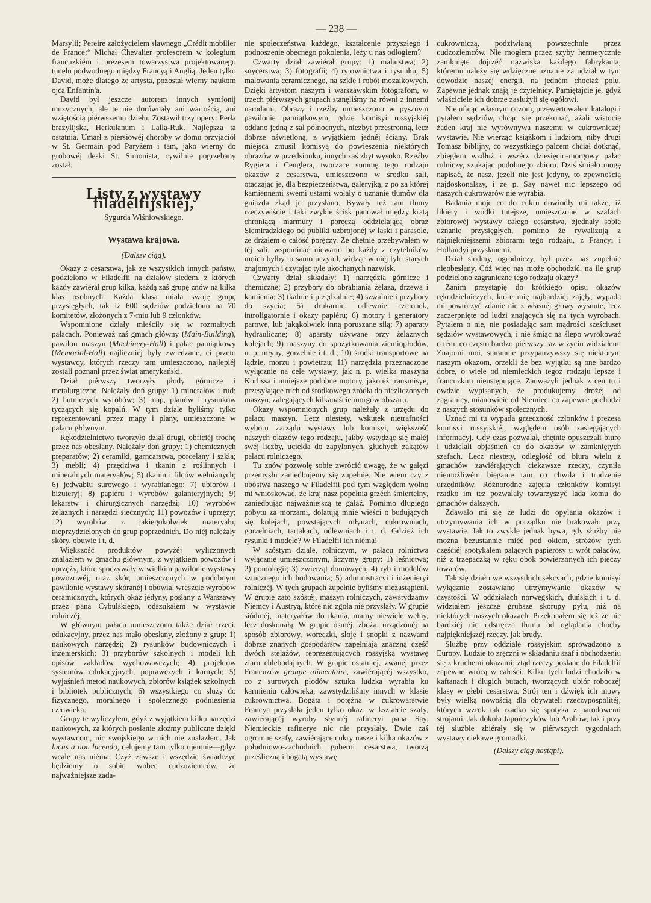— 238 —
Marsylii; Pereire założycielem sławnego „Crédit mobilier de France;“ Michał Chevalier profesorem w kolegium francuzkiém i prezesem towarzystwa projektowanego tunelu podwodnego między Francyą i Anglią. Jeden tylko David, może dlatego że artysta, pozostał wierny naukom ojca Enfantin'a.
David był jeszcze autorem innych symfonij muzycznych, ale te nie dorównały ani wartością, ani wziętością piérwszemu dziełu. Zostawił trzy opery: Perła brazylijska, Herkulanum i Lalla-Ruk. Najlepsza ta ostatnia. Umarł z piersiowéj choroby w domu przyjaciół w St. Germain pod Paryżem i tam, jako wierny do grobowéj deski St. Simonista, cywilnie pogrzebany został.
Listy z wystawy filadelfijskiéj,
Sygurda Wiśniowskiego.
Wystawa krajowa.
(Dalszy ciąg).
Okazy z cesarstwa, jak ze wszystkich innych państw, podzielono w Filadelfii na działów siedem, z których każdy zawiérał grup kilka, każdą zaś grupę znów na kilka klas osobnych. Każda klasa miała swoję grupę przysięgłych, tak iż 600 sędziów podzielono na 70 komitetów, złożonych z 7-miu lub 9 członków.
Wspomnione działy mieściły się w rozmaitych pałacach. Ponieważ zaś gmach główny (Main-Building), pawilon maszyn (Machinery-Hall) i pałac pamiątkowy (Memorial-Hall) najliczniéj były zwiédzane, ci przeto wystawcy, których rzeczy tam umieszczono, najlepiéj zostali poznani przez świat amerykański.
Dział piérwszy tworzyły płody górnicze i metalurgiczne. Należały doń grupy: 1) minerałów i rud; 2) hutniczych wyrobów; 3) map, planów i rysunków tyczących się kopalń. W tym dziale byliśmy tylko reprezentowani przez mapy i plany, umieszczone w pałacu głównym.
Rękodzielnictwo tworzyło dział drugi, obficiéj trochę przez nas obesłany. Należały doń grupy: 1) chemicznych preparatów; 2) ceramiki, garncarstwa, porcelany i szkła; 3) mebli; 4) przędziwa i tkanin z roślinnych i mineralnych materyałów; 5) tkanin i filców wełnianych; 6) jedwabiu surowego i wyrabianego; 7) ubiorów i biżuteryj; 8) papiéru i wyrobów galanteryjnych; 9) lekarstw i chirurgicznych narzędzi; 10) wyrobów żelaznych i narzędzi siecznych; 11) powozów i uprzęży; 12) wyrobów z jakiegokolwiek materyału, nieprzydzielonych do grup poprzednich. Do niéj należały skóry, obuwie i t. d.
Większość produktów powyżéj wyliczonych znalazłem w gmachu głównym, z wyjątkiem powozów i uprzęży, które spoczywały w wielkim pawilonie wystawy powozowéj, oraz skór, umieszczonych w podobnym pawilonie wystawy skóranéj i obuwia, wreszcie wyrobów ceramicznych, których okaz jedyny, posłany z Warszawy przez pana Cybulskiego, odszukałem w wystawie rolniczéj.
W głównym pałacu umieszczono także dział trzeci, edukacyjny, przez nas mało obesłany, złożony z grup: 1) naukowych narzędzi; 2) rysunków budowniczych i inżenierskich; 3) przyborów szkolnych i modeli lub opisów zakładów wychowawczych; 4) projektów systemów edukacyjnych, poprawczych i karnych; 5) wyjaśnień metod naukowych, zbiorów książek szkolnych i bibliotek publicznych; 6) wszystkiego co służy do fizycznego, moralnego i społecznego podniesienia człowieka.
Grupy te wyliczyłem, gdyż z wyjątkiem kilku narzędzi naukowych, za których posłanie złożmy publiczne dzięki wystawcom, nic swojskiego w nich nie znalazłem. Jak lucus a non lucendo, celujemy tam tylko ujemnie—gdyż wcale nas niéma. Czyż zawsze i wszędzie świadczyć będziemy o sobie wobec cudzoziemców, że najważniejsze zada-
nie społeczeństwa każdego, kształcenie przyszłego i podnoszenie obecnego pokolenia, leży u nas odłogiem?
Czwarty dział zawiérał grupy: 1) malarstwa; 2) snycerstwa; 3) fotografii; 4) rytownictwa i rysunku; 5) malowania ceramicznego, na szkle i robót mozaikowych. Dzięki artystom naszym i warszawskim fotografom, w trzech piérwszych grupach stanęliśmy na równi z innemi narodami. Obrazy i rzeźby umieszczono w pysznym pawilonie pamiątkowym, gdzie komisyi rossyjskiéj oddano jedną z sal północnych, niezbyt przestronną, lecz dobrze oświetloną, z wyjątkiem jednéj ściany. Brak miejsca zmusił komisyą do powieszenia niektórych obrazów w przedsionku, innych zaś zbyt wysoko. Rzeźby Rygiera i Cenglera, tworzące summę tego rodzaju okazów z cesarstwa, umieszczono w środku sali, otaczając je, dla bezpieczeństwa, galeryjką, z po za której kamiennemi swemi ustami wołały o uznanie tłumów dla gniazda zkąd je przysłano. Bywały też tam tłumy rzeczywiście i taki zwykle ścisk panował między kratą chroniącą marmury i poręczą oddzielającą obraz Siemiradzkiego od publiki uzbrojonéj w laski i parasole, że drżałem o całość poręczy. Że chętnie przebywałem w téj sali, wspominać niewarto bo każdy z czytelników moich byłby to samo uczynił, widząc w niéj tylu starych znajomych i czytając tyle ukochanych nazwisk.
Czwarty dział składały: 1) narzędzia górnicze i chemiczne; 2) przybory do obrabiania żelaza, drzewa i kamienia; 3) tkalnie i przędzalnie; 4) szwalnie i przybory do szycia; 5) drukarnie, odlewnie czcionek, introligatornie i okazy papiéru; 6) motory i generatory parowe, lub jakąkolwiek inną poruszane siłą; 7) aparaty hydrauliczne; 8) aparaty używane przy żelaznych kolejach; 9) maszyny do spożytkowania ziemiopłodów, n. p. młyny, gorzelnie i t. d.; 10) środki transportowe na lądzie, morzu i powietrzu; 11) narzędzia przeznaczone wyłącznie na cele wystawy, jak n. p. wielka maszyna Korlissa i mniejsze podobne motory, jakoteż transmisye, przesyłające ruch od środkowego źródła do niezliczonych maszyn, zalegających kilkanaście morgów obszaru.
Okazy wspomnionych grup należały z urzędu do pałacu maszyn. Lecz niestety, wskutek nietrafności wyboru zarządu wystawy lub komisyi, większość naszych okazów tego rodzaju, jakby wstydząc się małéj swéj liczby, uciekła do zapylonych, głuchych zakątów pałacu rolniczego.
Tu znów pozwolę sobie zwrócić uwagę, że w gałęzi przemysłu zaniedbujemy się zupełnie. Nie wiem czy z ubóstwa naszego w Filadelfii pod tym względem wolno mi wnioskować, że kraj nasz popełnia grzéch śmiertelny, zaniedbując najważniejszą tę gałąź. Pomimo długiego pobytu za morzami, dolatują mnie wieści o budujących się kolejach, powstających młynach, cukrowniach, gorzelniach, tartakach, odlewniach i t. d. Gdzież ich rysunki i modele? W Filadelfii ich niéma!
W szóstym dziale, rolniczym, w pałacu rolnictwa wyłącznie umieszczonym, liczymy grupy: 1) leśnictwa; 2) pomologii; 3) zwierząt domowych; 4) ryb i modelów sztucznego ich hodowania; 5) administracyi i inżenieryi rolniczéj. W tych grupach zupełnie byliśmy niezastąpieni. W grupie zato szóstéj, maszyn rolniczych, zawstydzamy Niemcy i Austryą, które nic zgoła nie przysłały. W grupie siódméj, materyałów do tkania, mamy niewiele wełny, lecz doskonałą. W grupie ósméj, zboża, urządzonéj na sposób zbiorowy, woreczki, słoje i snopki z nazwami dobrze znanych gospodarstw zapełniają znaczną część dwóch stelażów, reprezentujących rossyjską wystawę ziarn chlebodajnych. W grupie ostatniéj, zwanéj przez Francuzów groupe alimentaire, zawiérającéj wszystko, co z surowych płodów sztuka ludzka wyrabia ku karmieniu człowieka, zawstydziliśmy innych w klasie cukrownictwa. Bogata i potężna w cukrowarstwie Francya przysłała jeden tylko okaz, w kształcie szafy, zawiérającéj wyroby słynnéj rafineryi pana Say. Niemieckie rafinerye nic nie przysłały. Dwie zaś ogromne szafy, zawiérające cukry nasze i kilka okazów z południowo-zachodnich guberni cesarstwa, tworzą prześliczną i bogatą wystawę
cukrowniczą, podziwianą powszechnie przez cudzoziemców. Nie mogłem przez szyby hermetycznie zamknięte dojrzéć nazwiska każdego fabrykanta, któremu należy się wdzięczne uznanie za udział w tym dowodzie naszéj energii, na jedném chociaż polu. Zapewne jednak znają je czytelnicy. Pamiętajcie je, gdyż właściciele ich dobrze zasłużyli się ogółowi.
Nie ufając własnym oczom, przewertowałem katalogi i pytałem sędziów, chcąc się przekonać, ażali wistocie żaden kraj nie wyrównywa naszemu w cukrowniczéj wystawie. Nie wierząc książkom i ludziom, niby drugi Tomasz biblijny, co wszystkiego palcem chciał dotknąć, zbiegłem wzdłuż i wszérz dziesięcio-morgowy pałac rolniczy, szukając podobnego zbioru. Dziś śmiało mogę napisać, że nasz, jeżeli nie jest jedyny, to zpewnością najdoskonalszy, i że p. Say nawet nic lepszego od naszych cukrowarów nie wyrabia.
Badania moje co do cukru dowiodły mi także, iż likiery i wódki tutejsze, umieszczone w szafach zbiorowéj wystawy całego cesarstwa, zjednały sobie uznanie przysięgłych, pomimo że rywalizują z najpiękniejszemi zbiorami tego rodzaju, z Francyi i Hollandyi przysłanemi.
Dział siódmy, ogrodniczy, był przez nas zupełnie nieobesłany. Cóż więc nas może obchodzić, na ile grup podzielono zagraniczne tego rodzaju okazy?
Zanim przystąpię do krótkiego opisu okazów rękodzielniczych, które mię najbardziéj zajęły, wypada mi powtórzyć zdanie nie z własnéj głowy wysnute, lecz zaczerpnięte od ludzi znających się na tych wyrobach. Pytałem o nie, nie posiadając sam mądrości sześciuset sędziów wystawowych, i nie śmiąc na ślepo wyrokować o tém, co często bardzo piérwszy raz w życiu widziałem. Znajomi moi, starannie przypatrzywszy się niektórym naszym okazom, orzekli że bez wyjątku są one bardzo dobre, o wiele od niemieckich tegoż rodzaju lepsze i francuzkim nieustępujące. Zauważyli jednak z cen tu i owdzie wypisanych, że produkujemy drożéj od zagranicy, mianowicie od Niemiec, co zapewne pochodzi z naszych stosunków społecznych.
Uznać mi tu wypada grzeczność członków i prezesa komisyi rossyjskiéj, względem osób zasięgających informacyj. Gdy czas pozwalał, chętnie opuszczali biuro i udzielali objaśnień co do okazów w zamkniętych szafach. Lecz niestety, odległość od biura wielu z gmachów zawiérających ciekawsze rzeczy, czyniła niemożliwém bieganie tam co chwila i trudzenie urzędników. Różnorodne zajęcia członków komisyi rzadko im też pozwalały towarzyszyć lada komu do gmachów dalszych.
Zdawało mi się że ludzi do opylania okazów i utrzymywania ich w porządku nie brakowało przy wystawie. Jak to zwykle jednak bywa, gdy służby nie można bezustannie miéć pod okiem, stróżów tych częściéj spotykałem palących papierosy u wrót pałaców, niż z trzepaczką w ręku obok powierzonych ich pieczy towarów.
Tak się działo we wszystkich sekcyach, gdzie komisyi wyłącznie zostawiano utrzymywanie okazów w czystości. W oddziałach norwegskich, duńskich i t. d. widziałem jeszcze grubsze skorupy pyłu, niż na niektórych naszych okazach. Przekonałem się też że nic bardziéj nie odstręcza tłumu od oglądania choćby najpiękniejszéj rzeczy, jak brudy.
Służbę przy oddziale rossyjskim sprowadzono z Europy. Ludzie to zręczni w składaniu szaf i obchodzeniu się z kruchemi okazami; ztąd rzeczy posłane do Filadelfii zapewne wrócą w całości. Kilku tych ludzi chodziło w kaftanach i długich butach, tworzących ubiór roboczéj klasy w głębi cesarstwa. Strój ten i dźwięk ich mowy były wielką nowością dla obywateli rzeczypospolitéj, których wzrok tak rzadko się spotyka z narodowemi strojami. Jak dokoła Japończyków lub Arabów, tak i przy téj służbie zbiérały się w piérwszych tygodniach wystawy ciekawe gromadki.
(Dalszy ciąg nastąpi).